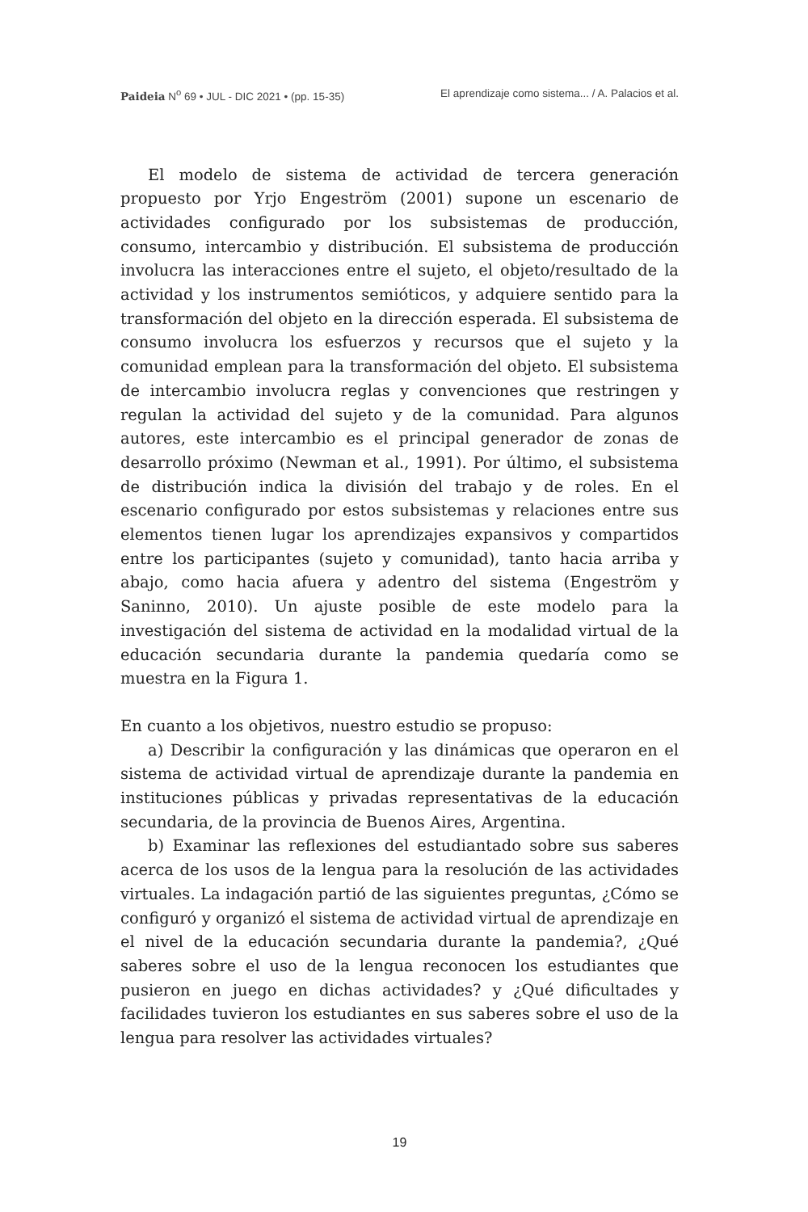Paideia N<sup>o</sup> 69 • JUL - DIC 2021 • (pp. 15-35) El aprendizaje como sistema... / A. Palacios et al.
El modelo de sistema de actividad de tercera generación propuesto por Yrjo Engeström (2001) supone un escenario de actividades configurado por los subsistemas de producción, consumo, intercambio y distribución. El subsistema de producción involucra las interacciones entre el sujeto, el objeto/resultado de la actividad y los instrumentos semióticos, y adquiere sentido para la transformación del objeto en la dirección esperada. El subsistema de consumo involucra los esfuerzos y recursos que el sujeto y la comunidad emplean para la transformación del objeto. El subsistema de intercambio involucra reglas y convenciones que restringen y regulan la actividad del sujeto y de la comunidad. Para algunos autores, este intercambio es el principal generador de zonas de desarrollo próximo (Newman et al., 1991). Por último, el subsistema de distribución indica la división del trabajo y de roles. En el escenario configurado por estos subsistemas y relaciones entre sus elementos tienen lugar los aprendizajes expansivos y compartidos entre los participantes (sujeto y comunidad), tanto hacia arriba y abajo, como hacia afuera y adentro del sistema (Engeström y Saninno, 2010). Un ajuste posible de este modelo para la investigación del sistema de actividad en la modalidad virtual de la educación secundaria durante la pandemia quedaría como se muestra en la Figura 1.
En cuanto a los objetivos, nuestro estudio se propuso:
a) Describir la configuración y las dinámicas que operaron en el sistema de actividad virtual de aprendizaje durante la pandemia en instituciones públicas y privadas representativas de la educación secundaria, de la provincia de Buenos Aires, Argentina.
b) Examinar las reflexiones del estudiantado sobre sus saberes acerca de los usos de la lengua para la resolución de las actividades virtuales. La indagación partió de las siguientes preguntas, ¿Cómo se configuró y organizó el sistema de actividad virtual de aprendizaje en el nivel de la educación secundaria durante la pandemia?, ¿Qué saberes sobre el uso de la lengua reconocen los estudiantes que pusieron en juego en dichas actividades? y ¿Qué dificultades y facilidades tuvieron los estudiantes en sus saberes sobre el uso de la lengua para resolver las actividades virtuales?
19